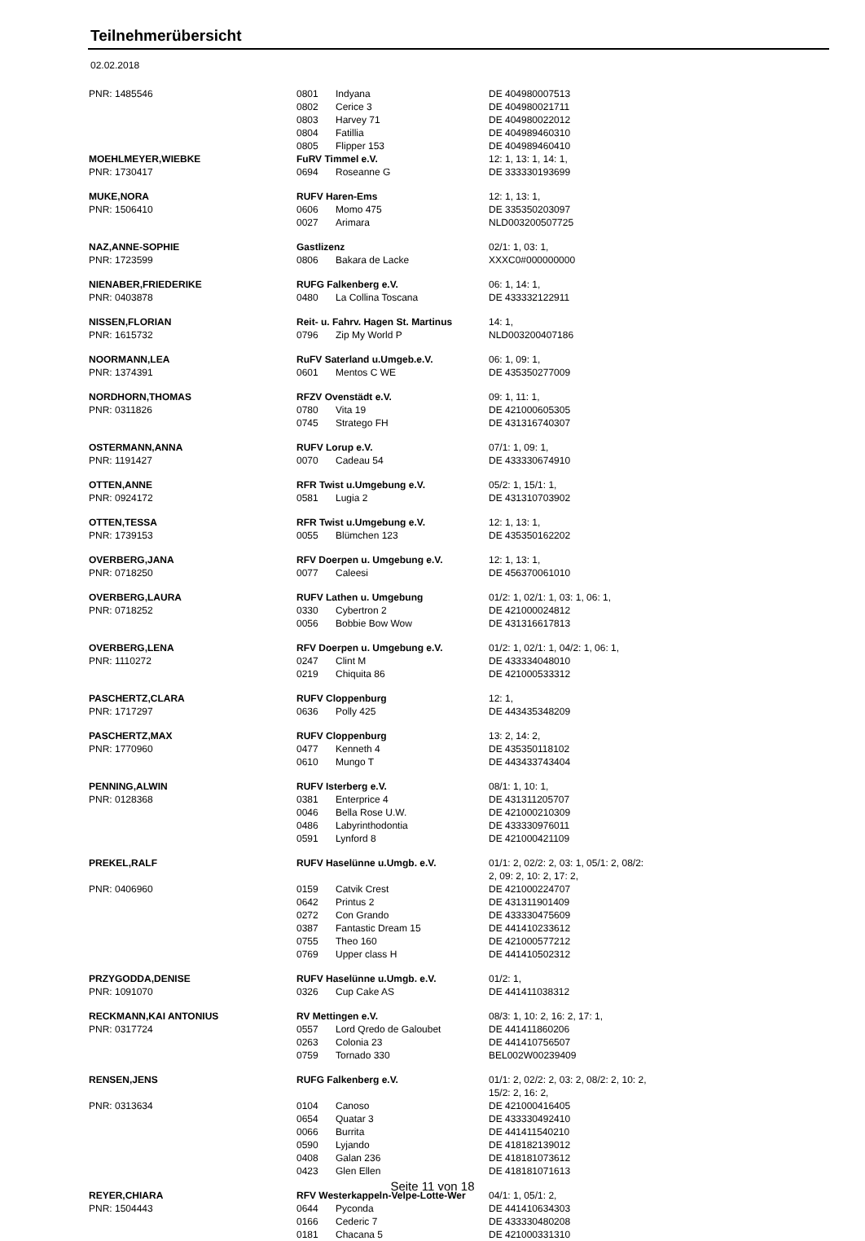Teilnehmerübersicht
02.02.2018
| PNR: 1485546 | 0801 | Indyana | DE 404980007513 |
| | 0802 | Cerice 3 | DE 404980021711 |
| | 0803 | Harvey 71 | DE 404980022012 |
| | 0804 | Fatillia | DE 404989460310 |
| | 0805 | Flipper 153 | DE 404989460410 |
| MOEHLMEYER,WIEBKE | FuRV Timmel e.V. | | 12: 1, 13: 1, 14: 1, |
| PNR: 1730417 | 0694 | Roseanne G | DE 333330193699 |
| MUKE,NORA | RUFV Haren-Ems | | 12: 1, 13: 1, |
| PNR: 1506410 | 0606 | Momo 475 | DE 335350203097 |
| | 0027 | Arimara | NLD003200507725 |
| NAZ,ANNE-SOPHIE | Gastlizenz | | 02/1: 1, 03: 1, |
| PNR: 1723599 | 0806 | Bakara de Lacke | XXXC0#000000000 |
| NIENABER,FRIEDERIKE | RUFG Falkenberg e.V. | | 06: 1, 14: 1, |
| PNR: 0403878 | 0480 | La Collina Toscana | DE 433332122911 |
| NISSEN,FLORIAN | Reit- u. Fahrv. Hagen St. Martinus | | 14: 1, |
| PNR: 1615732 | 0796 | Zip My World P | NLD003200407186 |
| NOORMANN,LEA | RuFV Saterland u.Umgeb.e.V. | | 06: 1, 09: 1, |
| PNR: 1374391 | 0601 | Mentos C WE | DE 435350277009 |
| NORDHORN,THOMAS | RFZV Ovenstädt e.V. | | 09: 1, 11: 1, |
| PNR: 0311826 | 0780 | Vita 19 | DE 421000605305 |
| | 0745 | Stratego FH | DE 431316740307 |
| OSTERMANN,ANNA | RUFV Lorup e.V. | | 07/1: 1, 09: 1, |
| PNR: 1191427 | 0070 | Cadeau 54 | DE 433330674910 |
| OTTEN,ANNE | RFR Twist u.Umgebung e.V. | | 05/2: 1, 15/1: 1, |
| PNR: 0924172 | 0581 | Lugia 2 | DE 431310703902 |
| OTTEN,TESSA | RFR Twist u.Umgebung e.V. | | 12: 1, 13: 1, |
| PNR: 1739153 | 0055 | Blümchen 123 | DE 435350162202 |
| OVERBERG,JANA | RFV Doerpen u. Umgebung e.V. | | 12: 1, 13: 1, |
| PNR: 0718250 | 0077 | Caleesi | DE 456370061010 |
| OVERBERG,LAURA | RUFV Lathen u. Umgebung | | 01/2: 1, 02/1: 1, 03: 1, 06: 1, |
| PNR: 0718252 | 0330 | Cybertron 2 | DE 421000024812 |
| | 0056 | Bobbie Bow Wow | DE 431316617813 |
| OVERBERG,LENA | RFV Doerpen u. Umgebung e.V. | | 01/2: 1, 02/1: 1, 04/2: 1, 06: 1, |
| PNR: 1110272 | 0247 | Clint M | DE 433334048010 |
| | 0219 | Chiquita 86 | DE 421000533312 |
| PASCHERTZ,CLARA | RUFV Cloppenburg | | 12: 1, |
| PNR: 1717297 | 0636 | Polly 425 | DE 443435348209 |
| PASCHERTZ,MAX | RUFV Cloppenburg | | 13: 2, 14: 2, |
| PNR: 1770960 | 0477 | Kenneth 4 | DE 435350118102 |
| | 0610 | Mungo T | DE 443433743404 |
| PENNING,ALWIN | RUFV Isterberg e.V. | | 08/1: 1, 10: 1, |
| PNR: 0128368 | 0381 | Enterprice 4 | DE 431311205707 |
| | 0046 | Bella Rose U.W. | DE 421000210309 |
| | 0486 | Labyrinthodontia | DE 433330976011 |
| | 0591 | Lynford 8 | DE 421000421109 |
| PREKEL,RALF | RUFV Haselünne u.Umgb. e.V. | | 01/1: 2, 02/2: 2, 03: 1, 05/1: 2, 08/2: 2, 09: 2, 10: 2, 17: 2, |
| PNR: 0406960 | 0159 | Catvik Crest | DE 421000224707 |
| | 0642 | Printus 2 | DE 431311901409 |
| | 0272 | Con Grando | DE 433330475609 |
| | 0387 | Fantastic Dream 15 | DE 441410233612 |
| | 0755 | Theo 160 | DE 421000577212 |
| | 0769 | Upper class H | DE 441410502312 |
| PRZYGODDA,DENISE | RUFV Haselünne u.Umgb. e.V. | | 01/2: 1, |
| PNR: 1091070 | 0326 | Cup Cake AS | DE 441411038312 |
| RECKMANN,KAI ANTONIUS | RV Mettingen e.V. | | 08/3: 1, 10: 2, 16: 2, 17: 1, |
| PNR: 0317724 | 0557 | Lord Qredo de Galoubet | DE 441411860206 |
| | 0263 | Colonia 23 | DE 441410756507 |
| | 0759 | Tornado 330 | BEL002W00239409 |
| RENSEN,JENS | RUFG Falkenberg e.V. | | 01/1: 2, 02/2: 2, 03: 2, 08/2: 2, 10: 2, 15/2: 2, 16: 2, |
| PNR: 0313634 | 0104 | Canoso | DE 421000416405 |
| | 0654 | Quatar 3 | DE 433330492410 |
| | 0066 | Burrita | DE 441411540210 |
| | 0590 | Lyjando | DE 418182139012 |
| | 0408 | Galan 236 | DE 418181073612 |
| | 0423 | Glen Ellen | DE 418181071613 |
| REYER,CHIARA | RFV Westerkappeln-Velpe-Lotte-Wer | | 04/1: 1, 05/1: 2, |
| PNR: 1504443 | 0644 | Pyconda | DE 441410634303 |
| | 0166 | Cederic 7 | DE 433330480208 |
| | 0181 | Chacana 5 | DE 421000331310 |
Seite 11 von 18